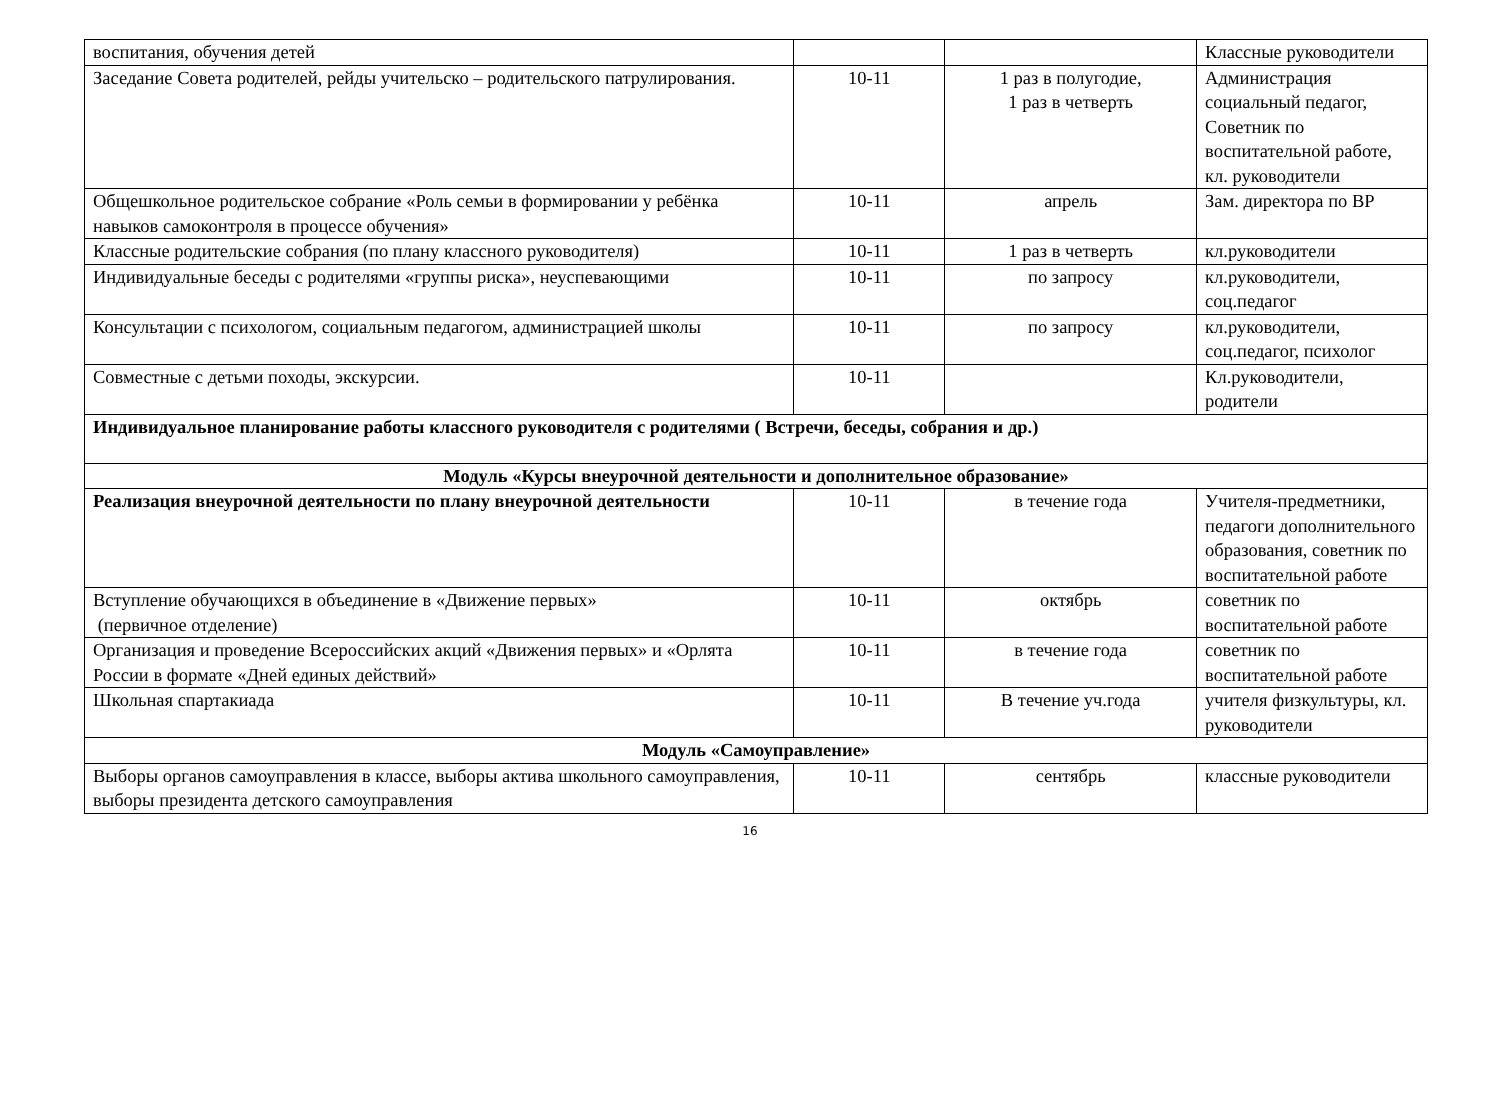| воспитания, обучения детей | | | Классные руководители |
| Заседание Совета родителей, рейды учительско – родительского патрулирования. | 10-11 | 1 раз в полугодие, 1 раз в четверть | Администрация социальный педагог, Советник по воспитательной работе, кл. руководители |
| Общешкольное родительское собрание «Роль семьи в формировании у ребёнка навыков самоконтроля в процессе обучения» | 10-11 | апрель | Зам. директора по ВР |
| Классные родительские собрания (по плану классного руководителя) | 10-11 | 1 раз в четверть | кл.руководители |
| Индивидуальные беседы с родителями «группы риска», неуспевающими | 10-11 | по запросу | кл.руководители, соц.педагог |
| Консультации с психологом, социальным педагогом, администрацией школы | 10-11 | по запросу | кл.руководители, соц.педагог, психолог |
| Совместные с детьми походы, экскурсии. | 10-11 | | Кл.руководители, родители |
| Индивидуальное планирование работы классного руководителя с родителями ( Встречи, беседы, собрания и др.) | | | |
| Модуль «Курсы внеурочной деятельности и дополнительное образование» | | | |
| Реализация внеурочной деятельности по плану внеурочной деятельности | 10-11 | в течение года | Учителя-предметники, педагоги дополнительного образования, советник по воспитательной работе |
| Вступление обучающихся в объединение в «Движение первых» (первичное отделение) | 10-11 | октябрь | советник по воспитательной работе |
| Организация и проведение Всероссийских акций «Движения первых» и «Орлята России в формате «Дней единых действий» | 10-11 | в течение года | советник по воспитательной работе |
| Школьная спартакиада | 10-11 | В течение уч.года | учителя физкультуры, кл. руководители |
| Модуль «Самоуправление» | | | |
| Выборы органов самоуправления в классе, выборы актива школьного самоуправления, выборы президента детского самоуправления | 10-11 | сентябрь | классные руководители |
16